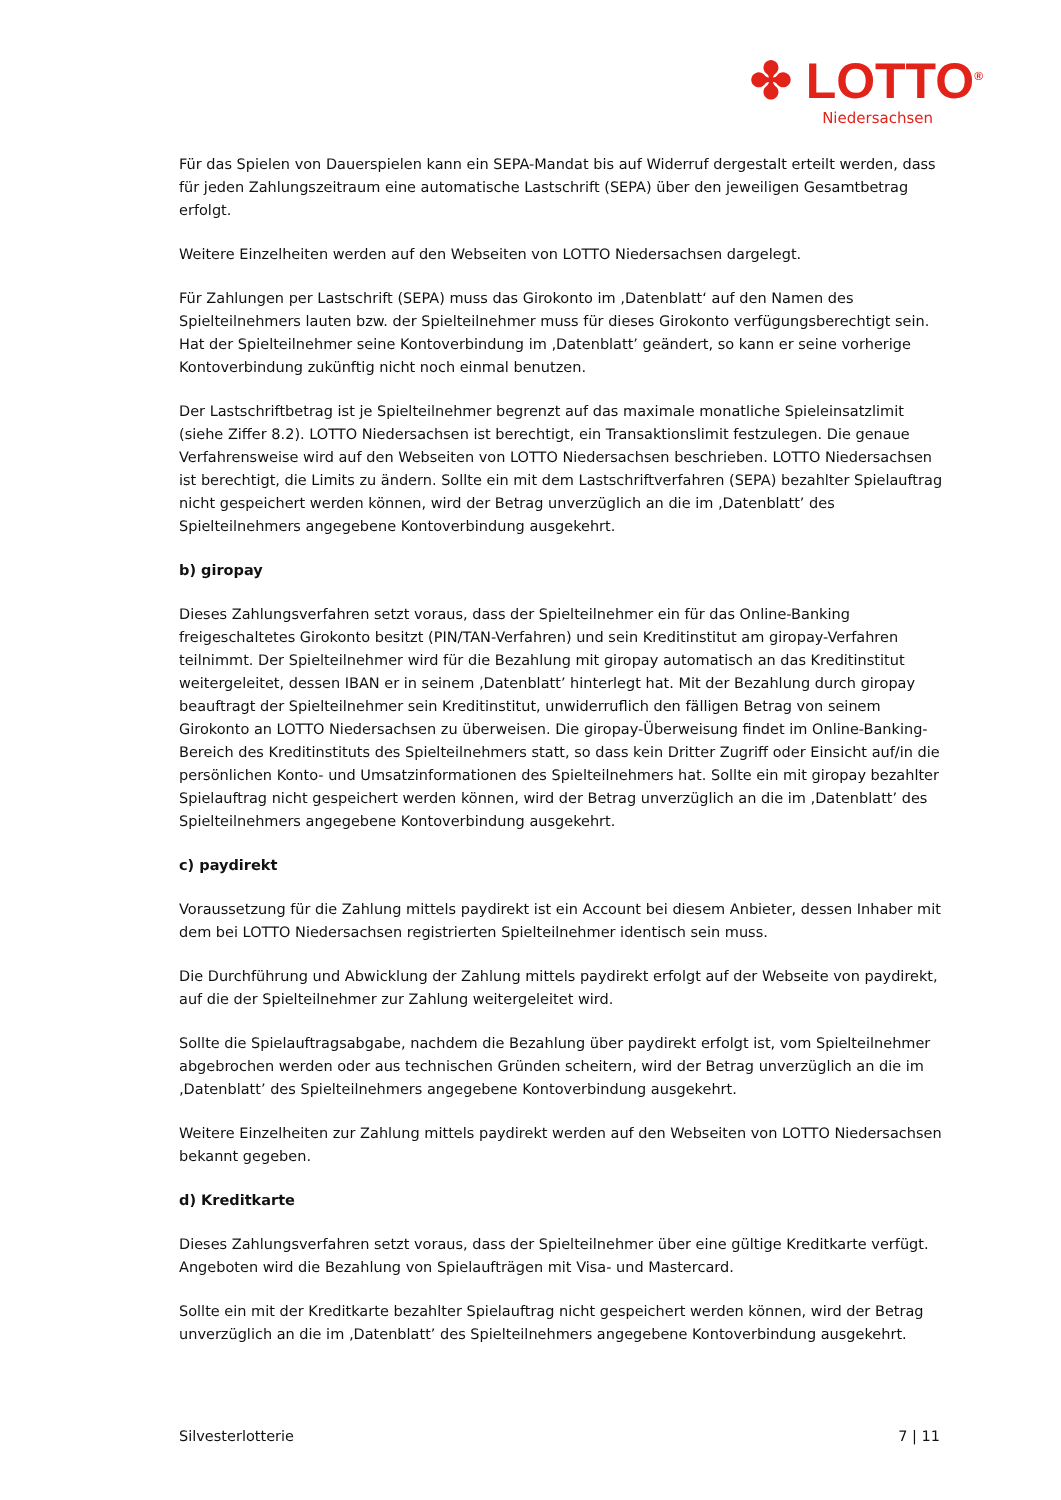✤ LOTTO<sup>®</sup>
Niedersachsen
Für das Spielen von Dauerspielen kann ein SEPA-Mandat bis auf Widerruf dergestalt erteilt werden, dass für jeden Zahlungszeitraum eine automatische Lastschrift (SEPA) über den jeweiligen Gesamtbetrag erfolgt.
Weitere Einzelheiten werden auf den Webseiten von LOTTO Niedersachsen dargelegt.
Für Zahlungen per Lastschrift (SEPA) muss das Girokonto im ‚Datenblatt‘ auf den Namen des Spielteilnehmers lauten bzw. der Spielteilnehmer muss für dieses Girokonto verfügungsberechtigt sein. Hat der Spielteilnehmer seine Kontoverbindung im ‚Datenblatt’ geändert, so kann er seine vorherige Kontoverbindung zukünftig nicht noch einmal benutzen.
Der Lastschriftbetrag ist je Spielteilnehmer begrenzt auf das maximale monatliche Spieleinsatzlimit (siehe Ziffer 8.2). LOTTO Niedersachsen ist berechtigt, ein Transaktionslimit festzulegen. Die genaue Verfahrensweise wird auf den Webseiten von LOTTO Niedersachsen beschrieben. LOTTO Niedersachsen ist berechtigt, die Limits zu ändern. Sollte ein mit dem Lastschriftverfahren (SEPA) bezahlter Spielauftrag nicht gespeichert werden können, wird der Betrag unverzüglich an die im ‚Datenblatt’ des Spielteilnehmers angegebene Kontoverbindung ausgekehrt.
b) giropay
Dieses Zahlungsverfahren setzt voraus, dass der Spielteilnehmer ein für das Online-Banking freigeschaltetes Girokonto besitzt (PIN/TAN-Verfahren) und sein Kreditinstitut am giropay-Verfahren teilnimmt. Der Spielteilnehmer wird für die Bezahlung mit giropay automatisch an das Kreditinstitut weitergeleitet, dessen IBAN er in seinem ‚Datenblatt’ hinterlegt hat. Mit der Bezahlung durch giropay beauftragt der Spielteilnehmer sein Kreditinstitut, unwiderruflich den fälligen Betrag von seinem Girokonto an LOTTO Niedersachsen zu überweisen. Die giropay-Überweisung findet im Online-Banking-Bereich des Kreditinstituts des Spielteilnehmers statt, so dass kein Dritter Zugriff oder Einsicht auf/in die persönlichen Konto- und Umsatzinformationen des Spielteilnehmers hat. Sollte ein mit giropay bezahlter Spielauftrag nicht gespeichert werden können, wird der Betrag unverzüglich an die im ‚Datenblatt’ des Spielteilnehmers angegebene Kontoverbindung ausgekehrt.
c) paydirekt
Voraussetzung für die Zahlung mittels paydirekt ist ein Account bei diesem Anbieter, dessen Inhaber mit dem bei LOTTO Niedersachsen registrierten Spielteilnehmer identisch sein muss.
Die Durchführung und Abwicklung der Zahlung mittels paydirekt erfolgt auf der Webseite von paydirekt, auf die der Spielteilnehmer zur Zahlung weitergeleitet wird.
Sollte die Spielauftragsabgabe, nachdem die Bezahlung über paydirekt erfolgt ist, vom Spielteilnehmer abgebrochen werden oder aus technischen Gründen scheitern, wird der Betrag unverzüglich an die im ‚Datenblatt’ des Spielteilnehmers angegebene Kontoverbindung ausgekehrt.
Weitere Einzelheiten zur Zahlung mittels paydirekt werden auf den Webseiten von LOTTO Niedersachsen bekannt gegeben.
d) Kreditkarte
Dieses Zahlungsverfahren setzt voraus, dass der Spielteilnehmer über eine gültige Kreditkarte verfügt. Angeboten wird die Bezahlung von Spielaufträgen mit Visa- und Mastercard.
Sollte ein mit der Kreditkarte bezahlter Spielauftrag nicht gespeichert werden können, wird der Betrag unverzüglich an die im ‚Datenblatt’ des Spielteilnehmers angegebene Kontoverbindung ausgekehrt.
Silvesterlotterie 7 | 11